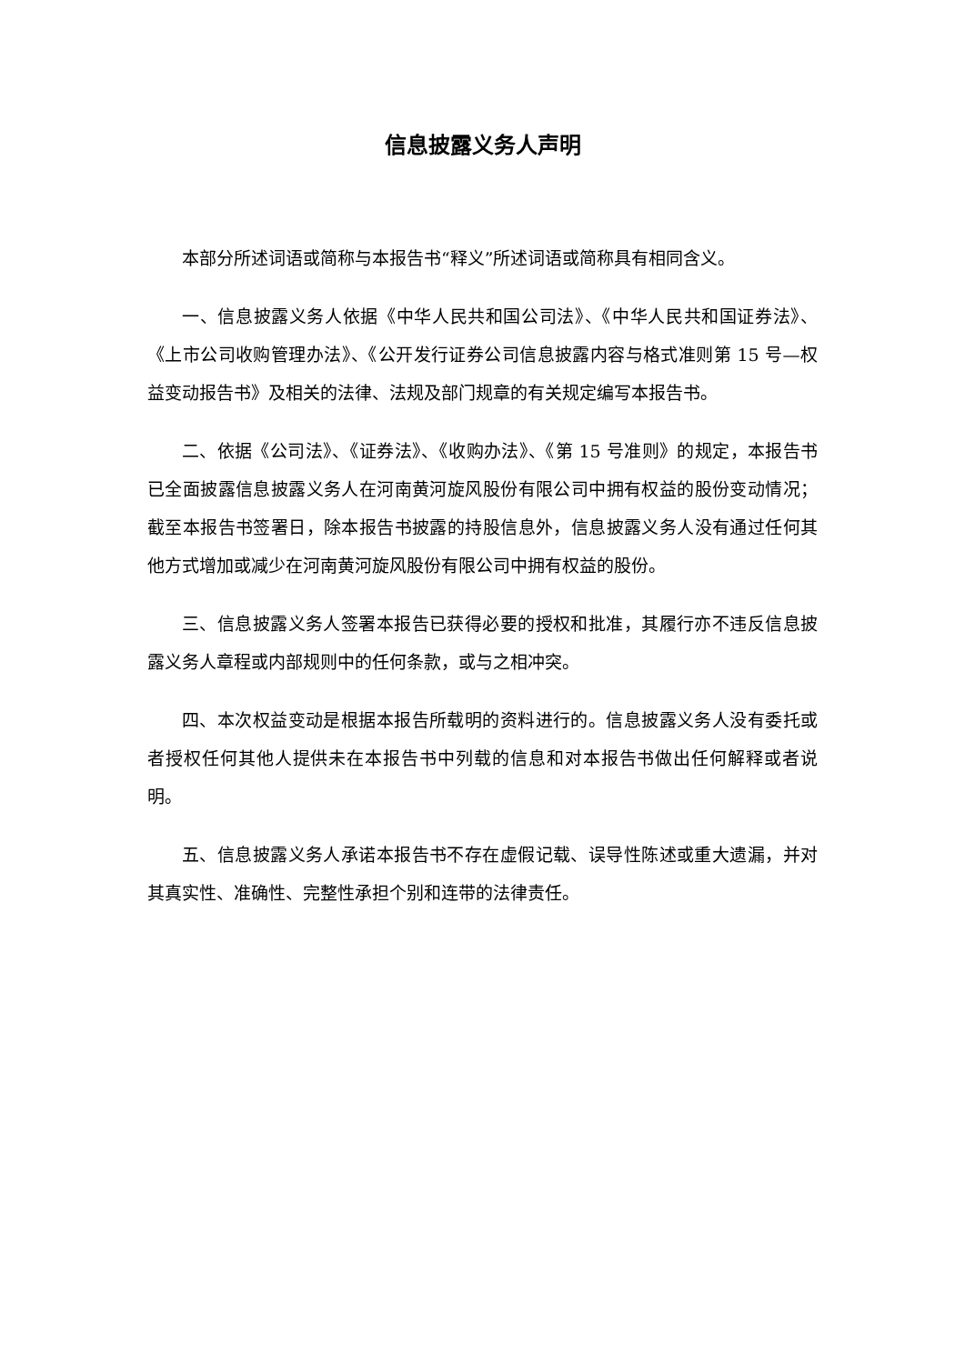信息披露义务人声明
本部分所述词语或简称与本报告书“释义”所述词语或简称具有相同含义。
一、信息披露义务人依据《中华人民共和国公司法》、《中华人民共和国证券法》、《上市公司收购管理办法》、《公开发行证券公司信息披露内容与格式准则第 15 号—权益变动报告书》及相关的法律、法规及部门规章的有关规定编写本报告书。
二、依据《公司法》、《证券法》、《收购办法》、《第 15 号准则》的规定，本报告书已全面披露信息披露义务人在河南黄河旋风股份有限公司中拥有权益的股份变动情况；截至本报告书签署日，除本报告书披露的持股信息外，信息披露义务人没有通过任何其他方式增加或减少在河南黄河旋风股份有限公司中拥有权益的股份。
三、信息披露义务人签署本报告已获得必要的授权和批准，其履行亦不违反信息披露义务人章程或内部规则中的任何条款，或与之相冲突。
四、本次权益变动是根据本报告所载明的资料进行的。信息披露义务人没有委托或者授权任何其他人提供未在本报告书中列载的信息和对本报告书做出任何解释或者说明。
五、信息披露义务人承诺本报告书不存在虚假记载、误导性陈述或重大遗漏，并对其真实性、准确性、完整性承担个别和连带的法律责任。